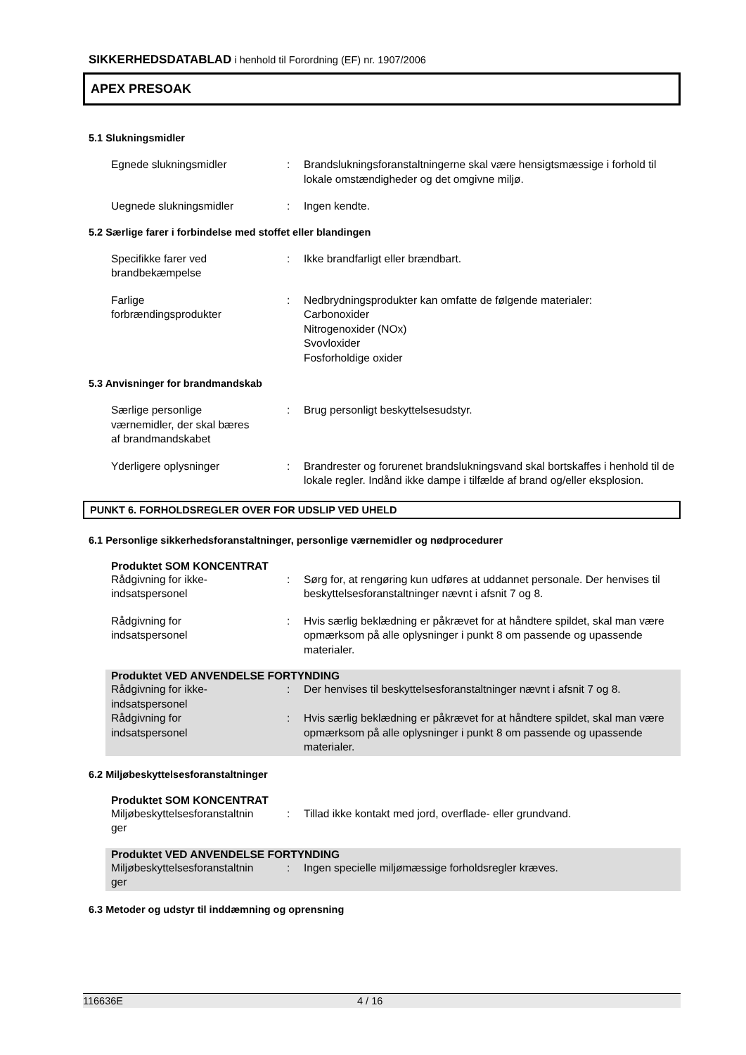SIKKERHEDSDATABLAD i henhold til Forordning (EF) nr. 1907/2006
APEX PRESOAK
5.1 Slukningsmidler
Egnede slukningsmidler : Brandslukningsforanstaltningerne skal være hensigtsmæssige i forhold til lokale omstændigheder og det omgivne miljø.
Uegnede slukningsmidler : Ingen kendte.
5.2 Særlige farer i forbindelse med stoffet eller blandingen
Specifikke farer ved
brandbekæmpelse
: Ikke brandfarligt eller brændbart.
Farlige
forbrændingsprodukter
: Nedbrydningsprodukter kan omfatte de følgende materialer:
Carbonoxider
Nitrogenoxider (NOx)
Svovloxider
Fosforholdige oxider
5.3 Anvisninger for brandmandskab
Særlige personlige
værnemidler, der skal bæres
af brandmandskabet
: Brug personligt beskyttelsesudstyr.
Yderligere oplysninger : Brandrester og forurenet brandslukningsvand skal bortskaffes i henhold til de lokale regler. Indånd ikke dampe i tilfælde af brand og/eller eksplosion.
PUNKT 6. FORHOLDSREGLER OVER FOR UDSLIP VED UHELD
6.1 Personlige sikkerhedsforanstaltninger, personlige værnemidler og nødprocedurer
Produktet SOM KONCENTRAT
Rådgivning for ikke-
indsatspersonel
: Sørg for, at rengøring kun udføres at uddannet personale. Der henvises til beskyttelsesforanstaltninger nævnt i afsnit 7 og 8.
Rådgivning for
indsatspersonel
: Hvis særlig beklædning er påkrævet for at håndtere spildet, skal man være opmærksom på alle oplysninger i punkt 8 om passende og upassende materialer.
Produktet VED ANVENDELSE FORTYNDING
Rådgivning for ikke-
indsatspersonel
: Der henvises til beskyttelsesforanstaltninger nævnt i afsnit 7 og 8.
Rådgivning for
indsatspersonel
: Hvis særlig beklædning er påkrævet for at håndtere spildet, skal man være opmærksom på alle oplysninger i punkt 8 om passende og upassende materialer.
6.2 Miljøbeskyttelsesforanstaltninger
Produktet SOM KONCENTRAT
Miljøbeskyttelsesforanstaltnin
ger
: Tillad ikke kontakt med jord, overflade- eller grundvand.
Produktet VED ANVENDELSE FORTYNDING
Miljøbeskyttelsesforanstaltnin
ger
: Ingen specielle miljømæssige forholdsregler kræves.
6.3 Metoder og udstyr til inddæmning og oprensning
116636E 4 / 16